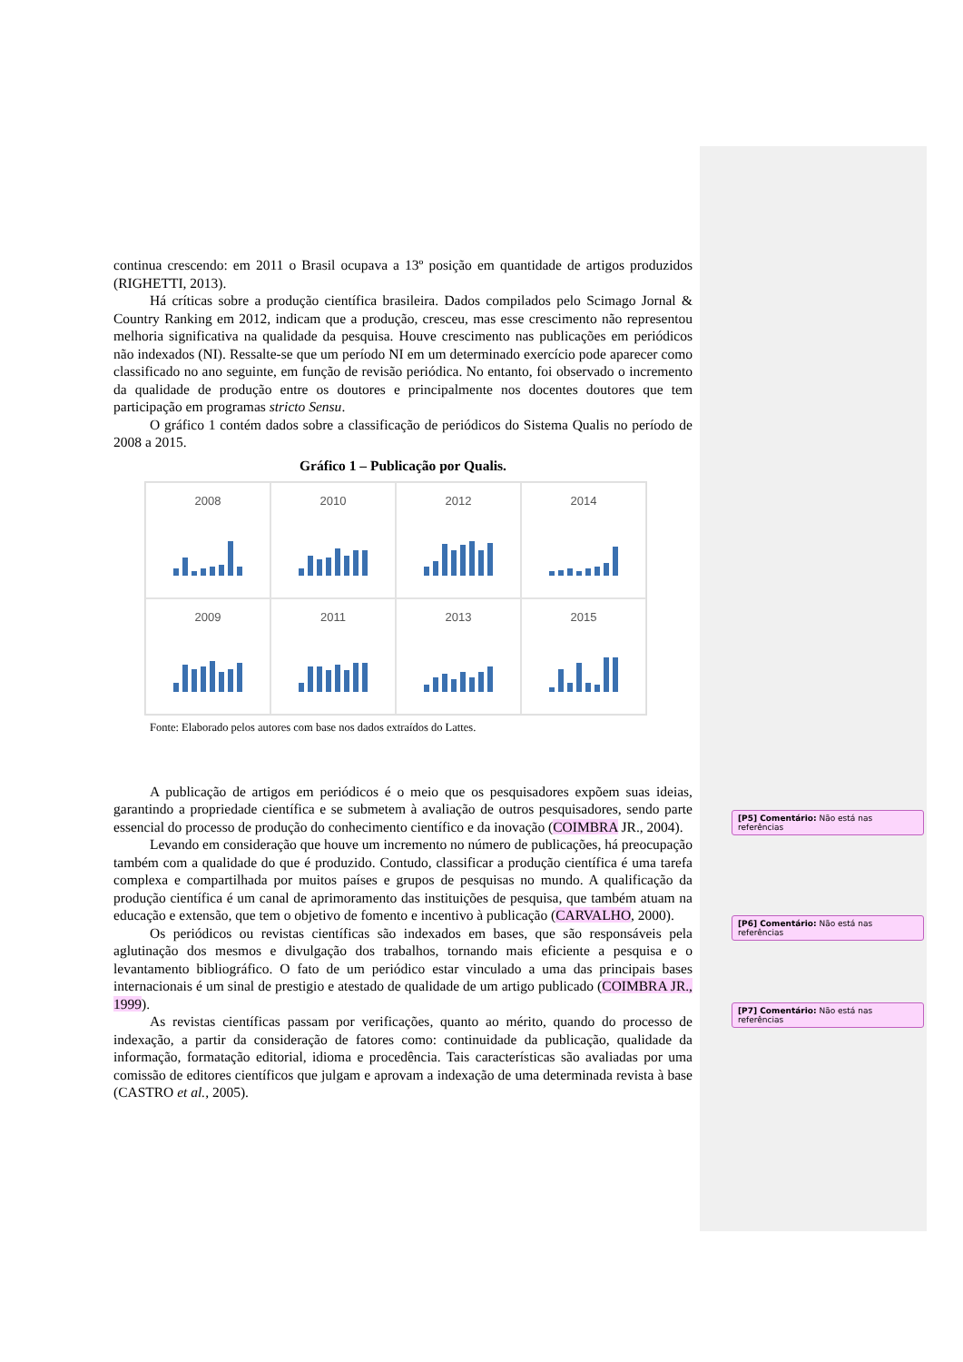continua crescendo: em 2011 o Brasil ocupava a 13º posição em quantidade de artigos produzidos (RIGHETTI, 2013).
Há críticas sobre a produção científica brasileira. Dados compilados pelo Scimago Jornal & Country Ranking em 2012, indicam que a produção, cresceu, mas esse crescimento não representou melhoria significativa na qualidade da pesquisa. Houve crescimento nas publicações em periódicos não indexados (NI). Ressalte-se que um período NI em um determinado exercício pode aparecer como classificado no ano seguinte, em função de revisão periódica. No entanto, foi observado o incremento da qualidade de produção entre os doutores e principalmente nos docentes doutores que tem participação em programas stricto Sensu.
O gráfico 1 contém dados sobre a classificação de periódicos do Sistema Qualis no período de 2008 a 2015.
Gráfico 1 – Publicação por Qualis.
2008
2010
2012
2014
2009
2011
2013
2015
Fonte: Elaborado pelos autores com base nos dados extraídos do Lattes.
A publicação de artigos em periódicos é o meio que os pesquisadores expõem suas ideias, garantindo a propriedade científica e se submetem à avaliação de outros pesquisadores, sendo parte essencial do processo de produção do conhecimento científico e da inovação (COIMBRA JR., 2004).
Levando em consideração que houve um incremento no número de publicações, há preocupação também com a qualidade do que é produzido. Contudo, classificar a produção científica é uma tarefa complexa e compartilhada por muitos países e grupos de pesquisas no mundo. A qualificação da produção científica é um canal de aprimoramento das instituições de pesquisa, que também atuam na educação e extensão, que tem o objetivo de fomento e incentivo à publicação (CARVALHO, 2000).
Os periódicos ou revistas científicas são indexados em bases, que são responsáveis pela aglutinação dos mesmos e divulgação dos trabalhos, tornando mais eficiente a pesquisa e o levantamento bibliográfico. O fato de um periódico estar vinculado a uma das principais bases internacionais é um sinal de prestigio e atestado de qualidade de um artigo publicado (COIMBRA JR., 1999).
As revistas científicas passam por verificações, quanto ao mérito, quando do processo de indexação, a partir da consideração de fatores como: continuidade da publicação, qualidade da informação, formatação editorial, idioma e procedência. Tais características são avaliadas por uma comissão de editores científicos que julgam e aprovam a indexação de uma determinada revista à base (CASTRO et al., 2005).
[P5] Comentário: Não está nas referências
[P6] Comentário: Não está nas referências
[P7] Comentário: Não está nas referências